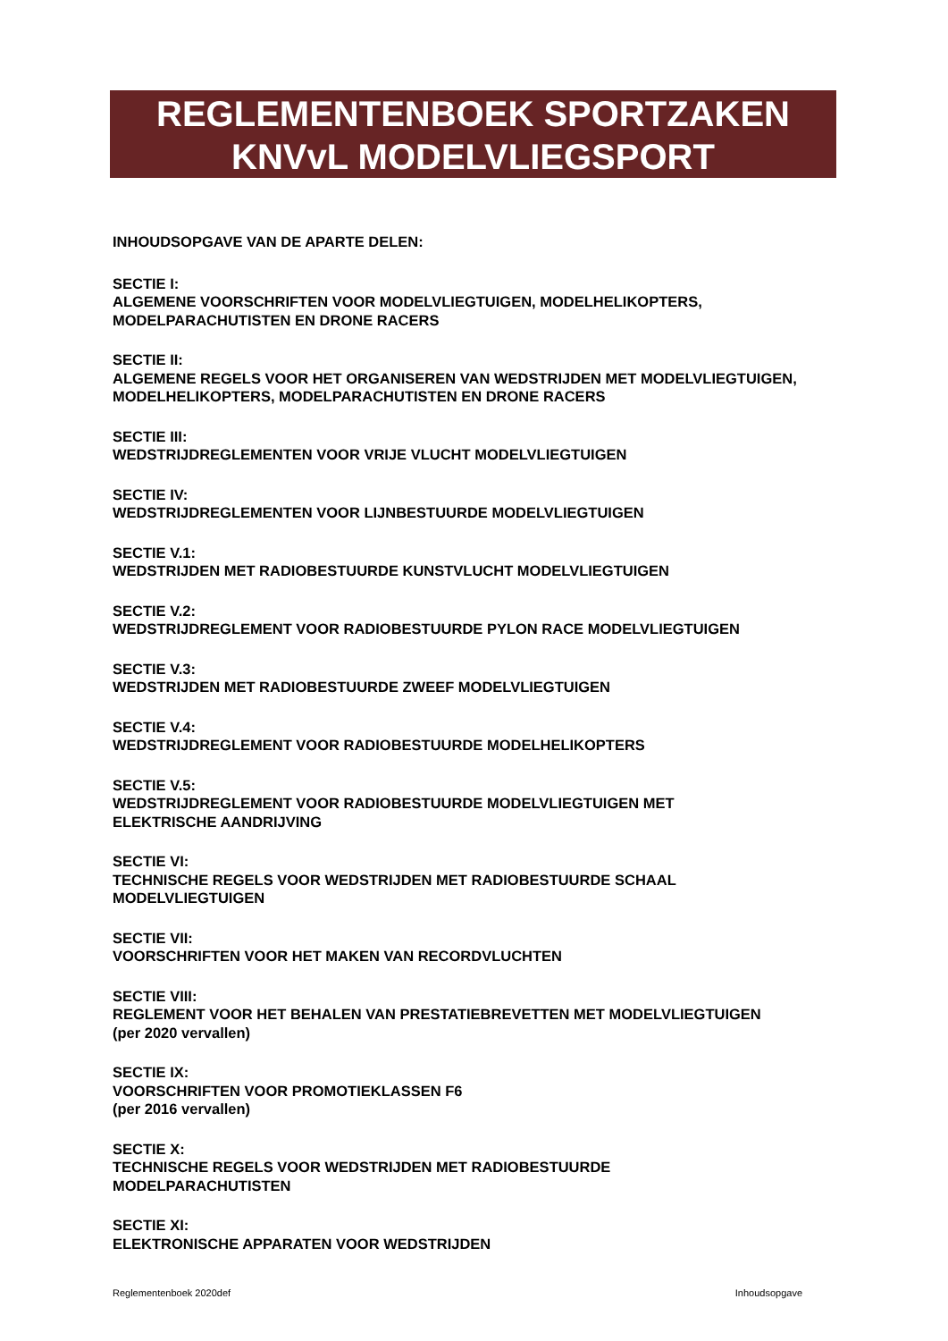REGLEMENTENBOEK SPORTZAKEN
KNVvL MODELVLIEGSPORT
INHOUDSOPGAVE VAN DE APARTE DELEN:
SECTIE I:
ALGEMENE VOORSCHRIFTEN VOOR MODELVLIEGTUIGEN, MODELHELIKOPTERS, MODELPARACHUTISTEN EN DRONE RACERS
SECTIE II:
ALGEMENE REGELS VOOR HET ORGANISEREN VAN WEDSTRIJDEN MET MODELVLIEGTUIGEN, MODELHELIKOPTERS, MODELPARACHUTISTEN EN DRONE RACERS
SECTIE III:
WEDSTRIJDREGLEMENTEN VOOR VRIJE VLUCHT MODELVLIEGTUIGEN
SECTIE IV:
WEDSTRIJDREGLEMENTEN VOOR LIJNBESTUURDE MODELVLIEGTUIGEN
SECTIE V.1:
WEDSTRIJDEN MET RADIOBESTUURDE KUNSTVLUCHT MODELVLIEGTUIGEN
SECTIE V.2:
WEDSTRIJDREGLEMENT VOOR RADIOBESTUURDE PYLON RACE MODELVLIEGTUIGEN
SECTIE V.3:
WEDSTRIJDEN MET RADIOBESTUURDE ZWEEF MODELVLIEGTUIGEN
SECTIE V.4:
WEDSTRIJDREGLEMENT VOOR RADIOBESTUURDE MODELHELIKOPTERS
SECTIE V.5:
WEDSTRIJDREGLEMENT VOOR RADIOBESTUURDE MODELVLIEGTUIGEN MET
ELEKTRISCHE AANDRIJVING
SECTIE VI:
TECHNISCHE REGELS VOOR WEDSTRIJDEN MET RADIOBESTUURDE SCHAAL
MODELVLIEGTUIGEN
SECTIE VII:
VOORSCHRIFTEN VOOR HET MAKEN VAN RECORDVLUCHTEN
SECTIE VIII:
REGLEMENT VOOR HET BEHALEN VAN PRESTATIEBREVETTEN MET MODELVLIEGTUIGEN
(per 2020 vervallen)
SECTIE IX:
VOORSCHRIFTEN VOOR PROMOTIEKLASSEN F6
(per 2016 vervallen)
SECTIE X:
TECHNISCHE REGELS VOOR WEDSTRIJDEN MET RADIOBESTUURDE
MODELPARACHUTISTEN
SECTIE XI:
ELEKTRONISCHE APPARATEN VOOR WEDSTRIJDEN
Reglementenboek 2020def Inhoudsopgave